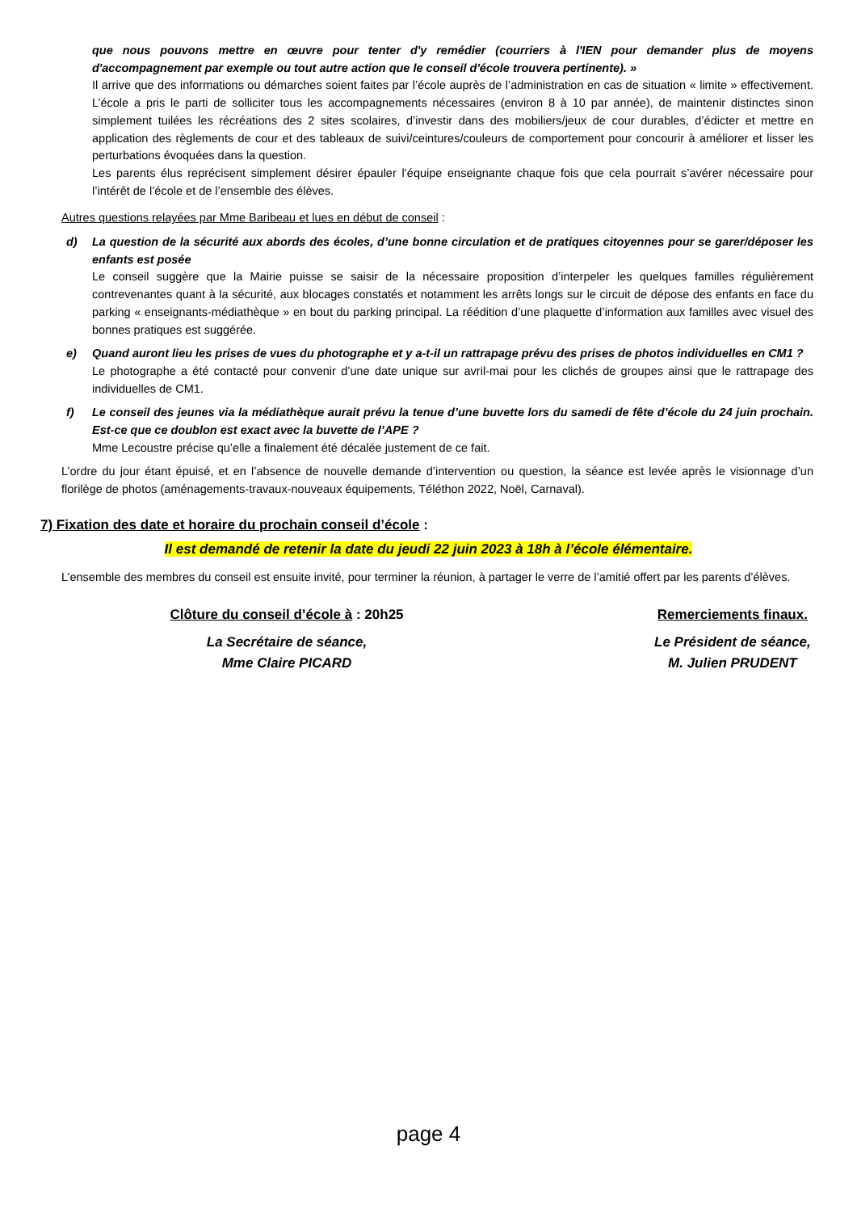que nous pouvons mettre en œuvre pour tenter d'y remédier (courriers à l'IEN pour demander plus de moyens d'accompagnement par exemple ou tout autre action que le conseil d'école trouvera pertinente). »
Il arrive que des informations ou démarches soient faites par l’école auprès de l’administration en cas de situation « limite » effectivement. L’école a pris le parti de solliciter tous les accompagnements nécessaires (environ 8 à 10 par année), de maintenir distinctes sinon simplement tuilées les récréations des 2 sites scolaires, d’investir dans des mobiliers/jeux de cour durables, d’édicter et mettre en application des règlements de cour et des tableaux de suivi/ceintures/couleurs de comportement pour concourir à améliorer et lisser les perturbations évoquées dans la question.
Les parents élus reprécisent simplement désirer épauler l’équipe enseignante chaque fois que cela pourrait s’avérer nécessaire pour l’intérêt de l’école et de l’ensemble des élèves.
Autres questions relayées par Mme Baribeau et lues en début de conseil :
d) La question de la sécurité aux abords des écoles, d’une bonne circulation et de pratiques citoyennes pour se garer/déposer les enfants est posée
Le conseil suggère que la Mairie puisse se saisir de la nécessaire proposition d’interpeler les quelques familles régulièrement contrevenantes quant à la sécurité, aux blocages constatés et notamment les arrêts longs sur le circuit de dépose des enfants en face du parking « enseignants-médiathèque » en bout du parking principal. La réédition d’une plaquette d’information aux familles avec visuel des bonnes pratiques est suggérée.
e) Quand auront lieu les prises de vues du photographe et y a-t-il un rattrapage prévu des prises de photos individuelles en CM1 ?
Le photographe a été contacté pour convenir d’une date unique sur avril-mai pour les clichés de groupes ainsi que le rattrapage des individuelles de CM1.
f) Le conseil des jeunes via la médiathèque aurait prévu la tenue d’une buvette lors du samedi de fête d’école du 24 juin prochain. Est-ce que ce doublon est exact avec la buvette de l’APE ?
Mme Lecoustre précise qu’elle a finalement été décalée justement de ce fait.
L’ordre du jour étant épuisé, et en l’absence de nouvelle demande d’intervention ou question, la séance est levée après le visionnage d’un florilège de photos (aménagements-travaux-nouveaux équipements, Téléthon 2022, Noël, Carnaval).
7) Fixation des date et horaire du prochain conseil d’école :
Il est demandé de retenir la date du jeudi 22 juin 2023 à 18h à l’école élémentaire.
L’ensemble des membres du conseil est ensuite invité, pour terminer la réunion, à partager le verre de l’amitié offert par les parents d’élèves.
Clôture du conseil d’école à : 20h25
La Secrétaire de séance,
Mme Claire PICARD
Remerciements finaux.
Le Président de séance,
M. Julien PRUDENT
page 4